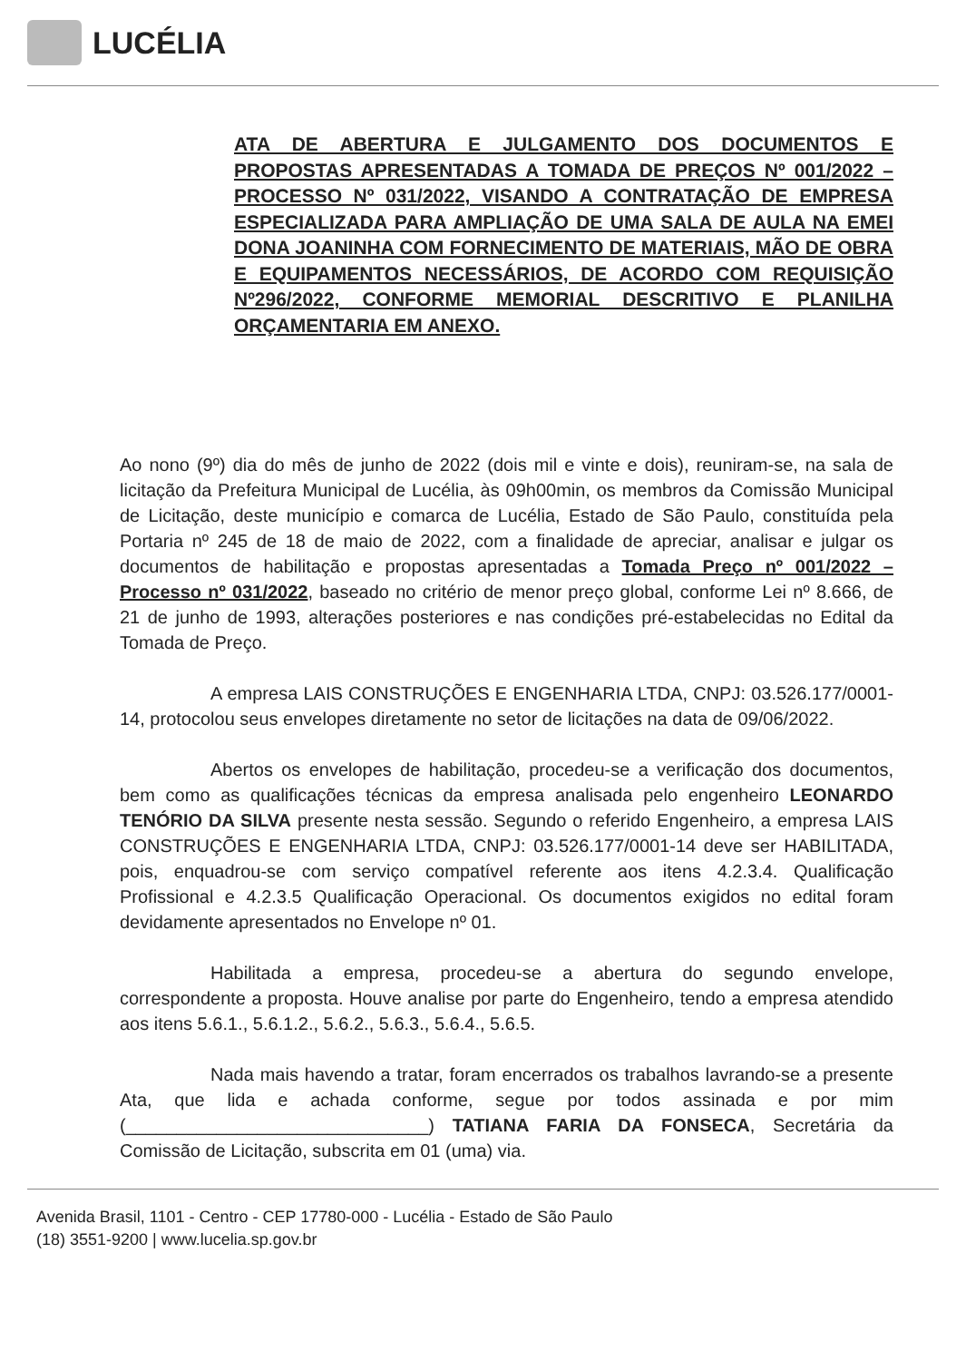LUCÉLIA
ATA DE ABERTURA E JULGAMENTO DOS DOCUMENTOS E PROPOSTAS APRESENTADAS A TOMADA DE PREÇOS Nº 001/2022 – PROCESSO Nº 031/2022, VISANDO A CONTRATAÇÃO DE EMPRESA ESPECIALIZADA PARA AMPLIAÇÃO DE UMA SALA DE AULA NA EMEI DONA JOANINHA COM FORNECIMENTO DE MATERIAIS, MÃO DE OBRA E EQUIPAMENTOS NECESSÁRIOS, DE ACORDO COM REQUISIÇÃO Nº296/2022, CONFORME MEMORIAL DESCRITIVO E PLANILHA ORÇAMENTARIA EM ANEXO.
Ao nono (9º) dia do mês de junho de 2022 (dois mil e vinte e dois), reuniram-se, na sala de licitação da Prefeitura Municipal de Lucélia, às 09h00min, os membros da Comissão Municipal de Licitação, deste município e comarca de Lucélia, Estado de São Paulo, constituída pela Portaria nº 245 de 18 de maio de 2022, com a finalidade de apreciar, analisar e julgar os documentos de habilitação e propostas apresentadas a Tomada Preço nº 001/2022 – Processo nº 031/2022, baseado no critério de menor preço global, conforme Lei nº 8.666, de 21 de junho de 1993, alterações posteriores e nas condições pré-estabelecidas no Edital da Tomada de Preço.
A empresa LAIS CONSTRUÇÕES E ENGENHARIA LTDA, CNPJ: 03.526.177/0001-14, protocolou seus envelopes diretamente no setor de licitações na data de 09/06/2022.
Abertos os envelopes de habilitação, procedeu-se a verificação dos documentos, bem como as qualificações técnicas da empresa analisada pelo engenheiro LEONARDO TENÓRIO DA SILVA presente nesta sessão. Segundo o referido Engenheiro, a empresa LAIS CONSTRUÇÕES E ENGENHARIA LTDA, CNPJ: 03.526.177/0001-14 deve ser HABILITADA, pois, enquadrou-se com serviço compatível referente aos itens 4.2.3.4. Qualificação Profissional e 4.2.3.5 Qualificação Operacional. Os documentos exigidos no edital foram devidamente apresentados no Envelope nº 01.
Habilitada a empresa, procedeu-se a abertura do segundo envelope, correspondente a proposta. Houve analise por parte do Engenheiro, tendo a empresa atendido aos itens 5.6.1., 5.6.1.2., 5.6.2., 5.6.3., 5.6.4., 5.6.5.
Nada mais havendo a tratar, foram encerrados os trabalhos lavrando-se a presente Ata, que lida e achada conforme, segue por todos assinada e por mim (______________________________) TATIANA FARIA DA FONSECA, Secretária da Comissão de Licitação, subscrita em 01 (uma) via.
Avenida Brasil, 1101 - Centro - CEP 17780-000 - Lucélia - Estado de São Paulo
(18) 3551-9200 | www.lucelia.sp.gov.br